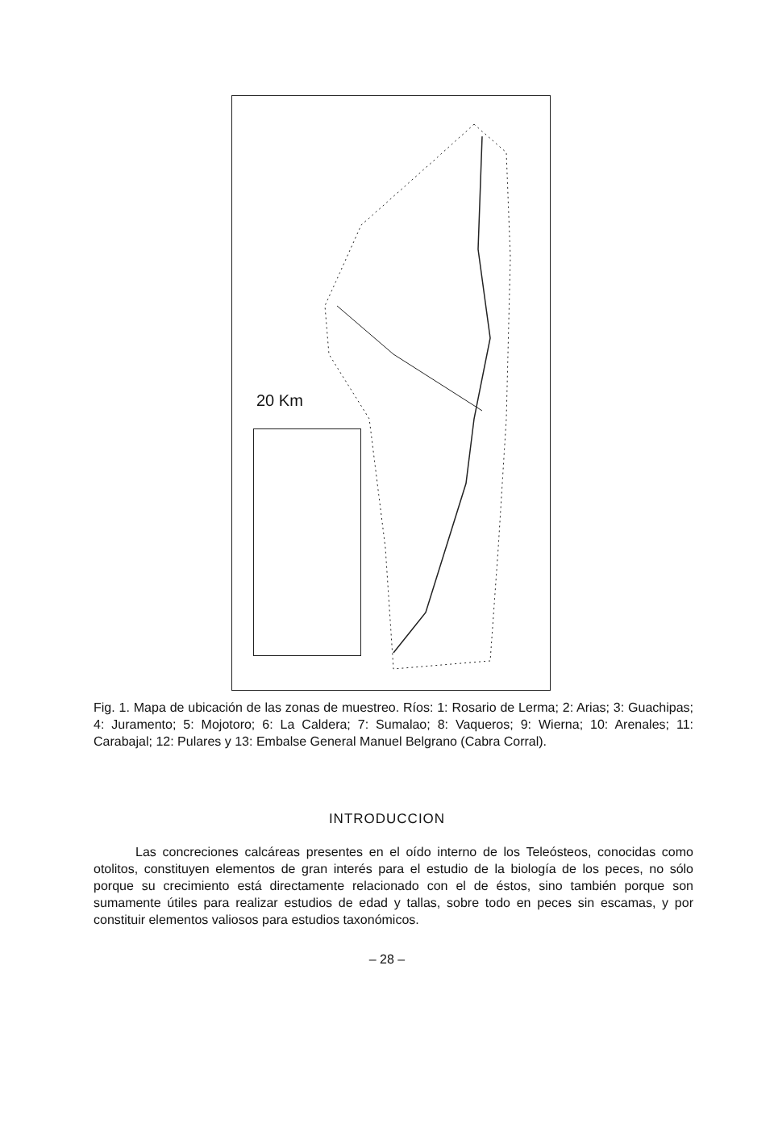20 Km
Fig. 1. Mapa de ubicación de las zonas de muestreo. Ríos: 1: Rosario de Lerma; 2: Arias; 3: Guachipas; 4: Juramento; 5: Mojotoro; 6: La Caldera; 7: Sumalao; 8: Vaqueros; 9: Wierna; 10: Arenales; 11: Carabajal; 12: Pulares y 13: Embalse General Manuel Belgrano (Cabra Corral).
INTRODUCCION
Las concreciones calcáreas presentes en el oído interno de los Teleósteos, conocidas como otolitos, constituyen elementos de gran interés para el estudio de la biología de los peces, no sólo porque su crecimiento está directamente relacionado con el de éstos, sino también porque son sumamente útiles para realizar estudios de edad y tallas, sobre todo en peces sin escamas, y por constituir elementos valiosos para estudios taxonómicos.
– 28 –